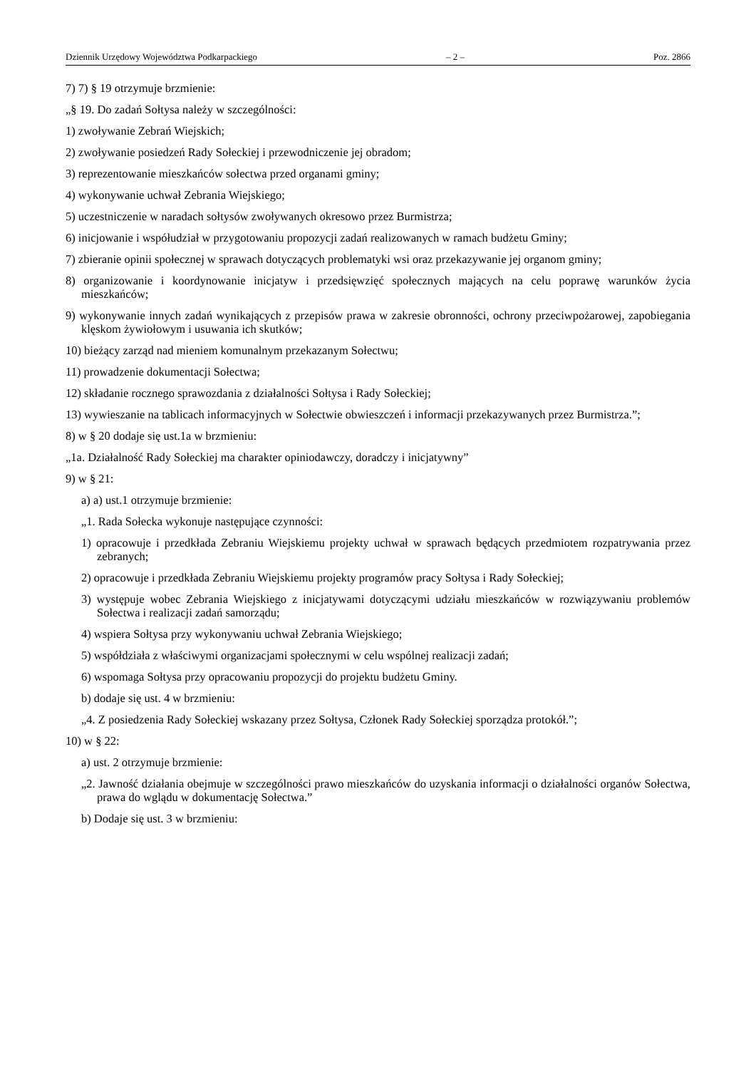Dziennik Urzędowy Województwa Podkarpackiego – 2 – Poz. 2866
7) 7) § 19 otrzymuje brzmienie:
„§ 19. Do zadań Sołtysa należy w szczególności:
1) zwoływanie Zebrań Wiejskich;
2) zwoływanie posiedzeń Rady Sołeckiej i przewodniczenie jej obradom;
3) reprezentowanie mieszkańców sołectwa przed organami gminy;
4) wykonywanie uchwał Zebrania Wiejskiego;
5) uczestniczenie w naradach sołtysów zwoływanych okresowo przez Burmistrza;
6) inicjowanie i współudział w przygotowaniu propozycji zadań realizowanych w ramach budżetu Gminy;
7) zbieranie opinii społecznej w sprawach dotyczących problematyki wsi oraz przekazywanie jej organom gminy;
8) organizowanie i koordynowanie inicjatyw i przedsięwzięć społecznych mających na celu poprawę warunków życia mieszkańców;
9) wykonywanie innych zadań wynikających z przepisów prawa w zakresie obronności, ochrony przeciwpożarowej, zapobiegania klęskom żywiołowym i usuwania ich skutków;
10) bieżący zarząd nad mieniem komunalnym przekazanym Sołectwu;
11) prowadzenie dokumentacji Sołectwa;
12) składanie rocznego sprawozdania z działalności Sołtysa i Rady Sołeckiej;
13) wywieszanie na tablicach informacyjnych w Sołectwie obwieszczeń i informacji przekazywanych przez Burmistrza.”;
8) w § 20 dodaje się ust.1a w brzmieniu:
„1a. Działalność Rady Sołeckiej ma charakter opiniodawczy, doradczy i inicjatywny”
9) w § 21:
a) a) ust.1 otrzymuje brzmienie:
„1. Rada Sołecka wykonuje następujące czynności:
1) opracowuje i przedkłada Zebraniu Wiejskiemu projekty uchwał w sprawach będących przedmiotem rozpatrywania przez zebranych;
2) opracowuje i przedkłada Zebraniu Wiejskiemu projekty programów pracy Sołtysa i Rady Sołeckiej;
3) występuje wobec Zebrania Wiejskiego z inicjatywami dotyczącymi udziału mieszkańców w rozwiązywaniu problemów Sołectwa i realizacji zadań samorządu;
4) wspiera Sołtysa przy wykonywaniu uchwał Zebrania Wiejskiego;
5) współdziała z właściwymi organizacjami społecznymi w celu wspólnej realizacji zadań;
6) wspomaga Sołtysa przy opracowaniu propozycji do projektu budżetu Gminy.
b) dodaje się ust. 4 w brzmieniu:
„4. Z posiedzenia Rady Sołeckiej wskazany przez Sołtysa, Członek Rady Sołeckiej sporządza protokół.”;
10) w § 22:
a) ust. 2 otrzymuje brzmienie:
„2. Jawność działania obejmuje w szczególności prawo mieszkańców do uzyskania informacji o działalności organów Sołectwa, prawa do wglądu w dokumentację Sołectwa.”
b) Dodaje się ust. 3 w brzmieniu: